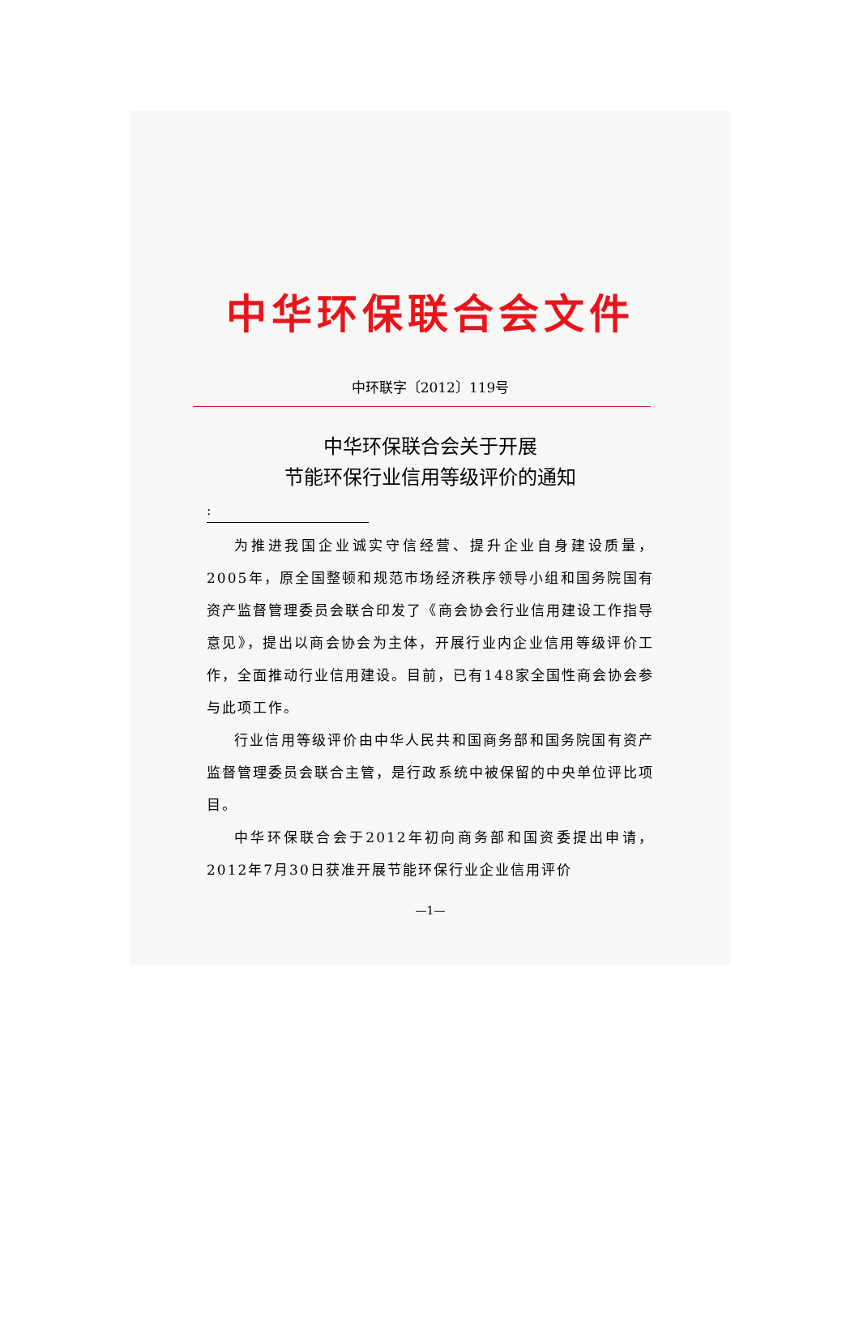中华环保联合会文件
中环联字〔2012〕119号
中华环保联合会关于开展
节能环保行业信用等级评价的通知
:
为推进我国企业诚实守信经营、提升企业自身建设质量，2005年，原全国整顿和规范市场经济秩序领导小组和国务院国有资产监督管理委员会联合印发了《商会协会行业信用建设工作指导意见》，提出以商会协会为主体，开展行业内企业信用等级评价工作，全面推动行业信用建设。目前，已有148家全国性商会协会参与此项工作。
行业信用等级评价由中华人民共和国商务部和国务院国有资产监督管理委员会联合主管，是行政系统中被保留的中央单位评比项目。
中华环保联合会于2012年初向商务部和国资委提出申请，2012年7月30日获准开展节能环保行业企业信用评价
—1—